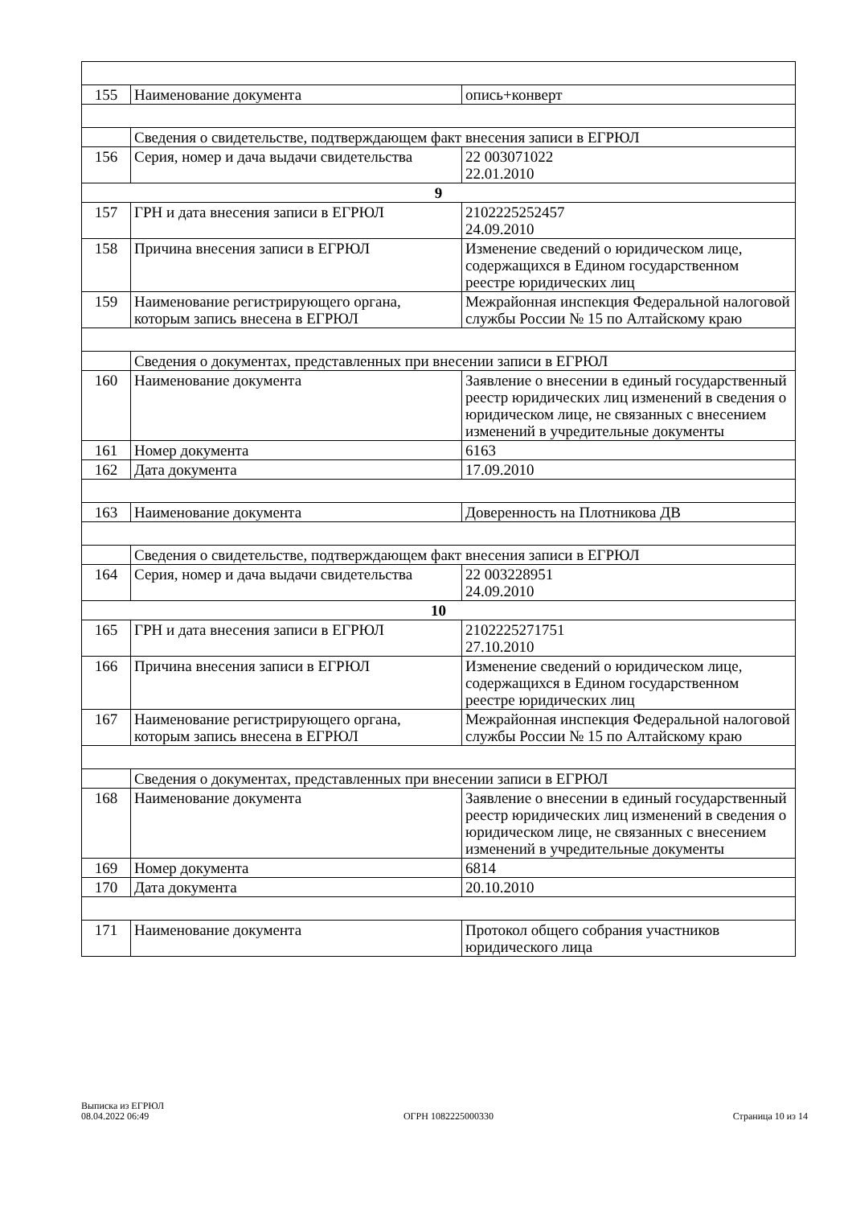| 155 | Наименование документа | опись+конверт |
| | Сведения о свидетельстве, подтверждающем факт внесения записи в ЕГРЮЛ | |
| 156 | Серия, номер и дача выдачи свидетельства | 22 003071022 22.01.2010 |
| 9 | | |
| 157 | ГРН и дата внесения записи в ЕГРЮЛ | 2102225252457 24.09.2010 |
| 158 | Причина внесения записи в ЕГРЮЛ | Изменение сведений о юридическом лице, содержащихся в Едином государственном реестре юридических лиц |
| 159 | Наименование регистрирующего органа, которым запись внесена в ЕГРЮЛ | Межрайонная инспекция Федеральной налоговой службы России № 15 по Алтайскому краю |
| | Сведения о документах, представленных при внесении записи в ЕГРЮЛ | |
| 160 | Наименование документа | Заявление о внесении в единый государственный реестр юридических лиц изменений в сведения о юридическом лице, не связанных с внесением изменений в учредительные документы |
| 161 | Номер документа | 6163 |
| 162 | Дата документа | 17.09.2010 |
| 163 | Наименование документа | Доверенность на Плотникова ДВ |
| | Сведения о свидетельстве, подтверждающем факт внесения записи в ЕГРЮЛ | |
| 164 | Серия, номер и дача выдачи свидетельства | 22 003228951 24.09.2010 |
| 10 | | |
| 165 | ГРН и дата внесения записи в ЕГРЮЛ | 2102225271751 27.10.2010 |
| 166 | Причина внесения записи в ЕГРЮЛ | Изменение сведений о юридическом лице, содержащихся в Едином государственном реестре юридических лиц |
| 167 | Наименование регистрирующего органа, которым запись внесена в ЕГРЮЛ | Межрайонная инспекция Федеральной налоговой службы России № 15 по Алтайскому краю |
| | Сведения о документах, представленных при внесении записи в ЕГРЮЛ | |
| 168 | Наименование документа | Заявление о внесении в единый государственный реестр юридических лиц изменений в сведения о юридическом лице, не связанных с внесением изменений в учредительные документы |
| 169 | Номер документа | 6814 |
| 170 | Дата документа | 20.10.2010 |
| 171 | Наименование документа | Протокол общего собрания участников юридического лица |
Выписка из ЕГРЮЛ
08.04.2022 06:49
ОГРН 1082225000330
Страница 10 из 14